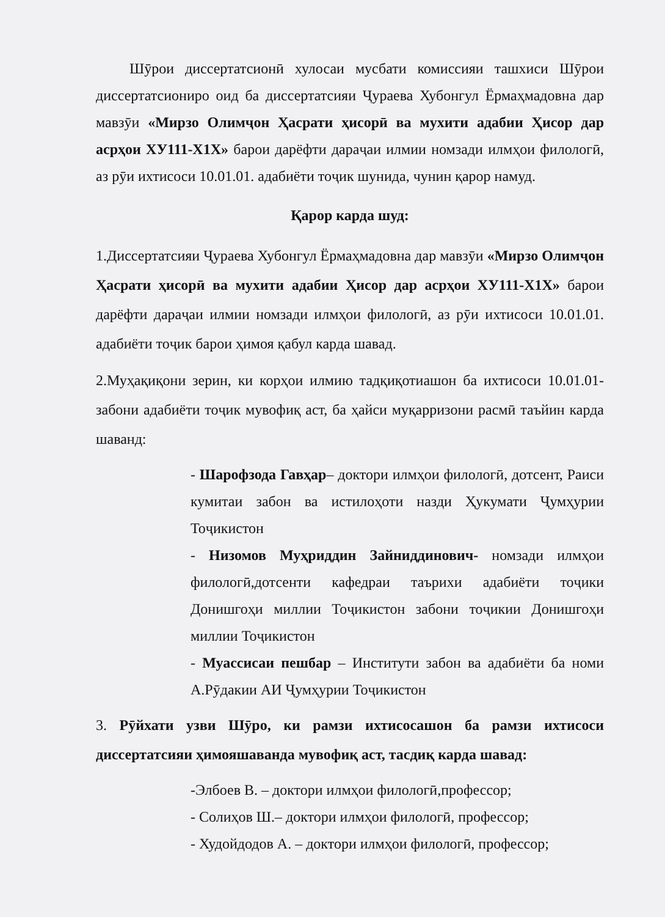Шӯрои диссертатсионӣ хулосаи мусбати комиссияи ташхиси Шӯрои диссертатсиониро оид ба диссертатсияи Ҷураева Хубонгул Ёрмаҳмадовна дар мавзӯи «Мирзо Олимҷон Ҳасрати ҳисорӣ ва мухити адабии Ҳисор дар асрҳои ХУ111-Х1Х» барои дарёфти дараҷаи илмии номзади илмҳои филологӣ, аз рӯи ихтисоси 10.01.01. адабиёти тоҷик шунида, чунин қарор намуд.
Қарор карда шуд:
1.Диссертатсияи Ҷураева Хубонгул Ёрмаҳмадовна дар мавзӯи «Мирзо Олимҷон Ҳасрати ҳисорӣ ва мухити адабии Ҳисор дар асрҳои ХУ111-Х1Х» барои дарёфти дараҷаи илмии номзади илмҳои филологӣ, аз рӯи ихтисоси 10.01.01. адабиёти тоҷик барои ҳимоя қабул карда шавад.
2.Муҳақиқони зерин, ки корҳои илмию тадқиқотиашон ба ихтисоси 10.01.01- забони адабиёти тоҷик мувофиқ аст, ба ҳайси муқарризони расмӣ таъйин карда шаванд:
- Шарофзода Гавҳар– доктори илмҳои филологӣ, дотсент, Раиси кумитаи забон ва истилоҳоти назди Ҳукумати Ҷумҳурии Тоҷикистон
- Низомов Муҳриддин Зайниддинович- номзади илмҳои филологӣ,дотсенти кафедраи таърихи адабиёти тоҷики Донишгоҳи миллии Тоҷикистон забони тоҷикии Донишгоҳи миллии Тоҷикистон
- Муассисаи пешбар – Институти забон ва адабиёти ба номи А.Рӯдакии АИ Ҷумҳурии Тоҷикистон
3. Рӯйхати узви Шӯро, ки рамзи ихтисосашон ба рамзи ихтисоси диссертатсияи ҳимояшаванда мувофиқ аст, тасдиқ карда шавад:
-Элбоев В. – доктори илмҳои филологӣ,профессор;
- Солиҳов Ш.– доктори илмҳои филологӣ, профессор;
- Худойдодов А. – доктори илмҳои филологӣ, профессор;